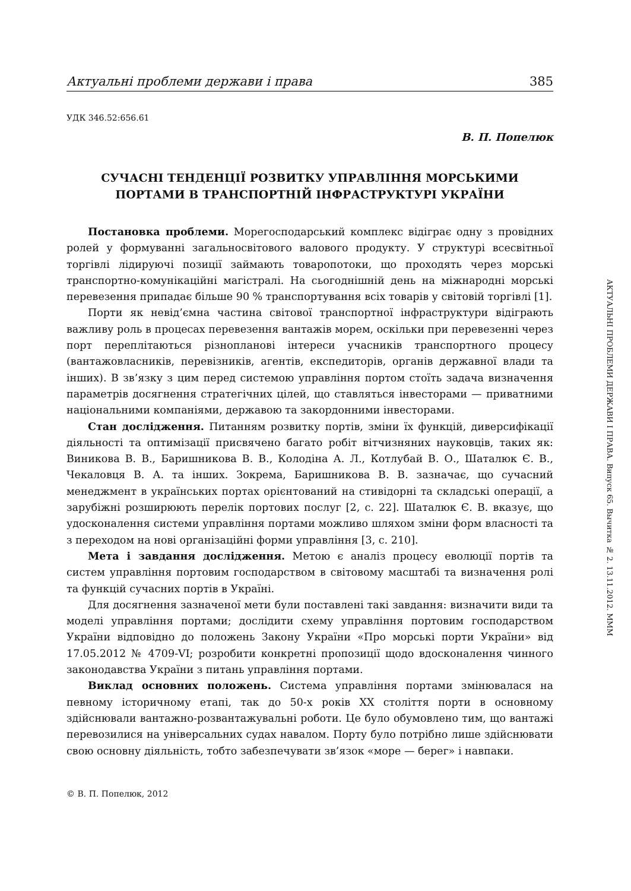Актуальні проблеми держави і права 385
УДК 346.52:656.61
В. П. Попелюк
СУЧАСНІ ТЕНДЕНЦІЇ РОЗВИТКУ УПРАВЛІННЯ МОРСЬКИМИ
ПОРТАМИ В ТРАНСПОРТНІЙ ІНФРАСТРУКТУРІ УКРАЇНИ
Постановка проблеми. Морегосподарський комплекс відіграє одну з провідних ролей у формуванні загальносвітового валового продукту. У структурі всесвітньої торгівлі лідируючі позиції займають товаропотоки, що проходять через морські транспортно-комунікаційні магістралі. На сьогоднішній день на міжнародні морські перевезення припадає більше 90 % транспортування всіх товарів у світовій торгівлі [1].
Порти як невід’ємна частина світової транспортної інфраструктури відіграють важливу роль в процесах перевезення вантажів морем, оскільки при перевезенні через порт переплітаються різнопланові інтереси учасників транспортного процесу (вантажовласників, перевізників, агентів, експедиторів, органів державної влади та інших). В зв’язку з цим перед системою управління портом стоїть задача визначення параметрів досягнення стратегічних цілей, що ставляться інвесторами — приватними національними компаніями, державою та закордонними інвесторами.
Стан дослідження. Питанням розвитку портів, зміни їх функцій, диверсифікації діяльності та оптимізації присвячено багато робіт вітчизняних науковців, таких як: Виникова В. В., Баришникова В. В., Колодіна А. Л., Котлубай В. О., Шаталюк Є. В., Чекаловця В. А. та інших. Зокрема, Баришникова В. В. зазначає, що сучасний менеджмент в українських портах орієнтований на стивідорні та складські операції, а зарубіжні розширюють перелік портових послуг [2, с. 22]. Шаталюк Є. В. вказує, що удосконалення системи управління портами можливо шляхом зміни форм власності та з переходом на нові організаційні форми управління [3, с. 210].
Мета і завдання дослідження. Метою є аналіз процесу еволюції портів та систем управління портовим господарством в світовому масштабі та визначення ролі та функцій сучасних портів в Україні.
Для досягнення зазначеної мети були поставлені такі завдання: визначити види та моделі управління портами; дослідити схему управління портовим господарством України відповідно до положень Закону України «Про морські порти України» від 17.05.2012 № 4709-VI; розробити конкретні пропозиції щодо вдосконалення чинного законодавства України з питань управління портами.
Виклад основних положень. Система управління портами змінювалася на певному історичному етапі, так до 50-х років XX століття порти в основному здійснювали вантажно-розвантажувальні роботи. Це було обумовлено тим, що вантажі перевозилися на універсальних судах навалом. Порту було потрібно лише здійснювати свою основну діяльність, тобто забезпечувати зв’язок «море — берег» і навпаки.
© В. П. Попелюк, 2012
АКТУАЛЬНІ ПРОБЛЕМИ ДЕРЖАВИ І ПРАВА. Випуск 65. Вычитка № 2. 13.11.2012. MMM